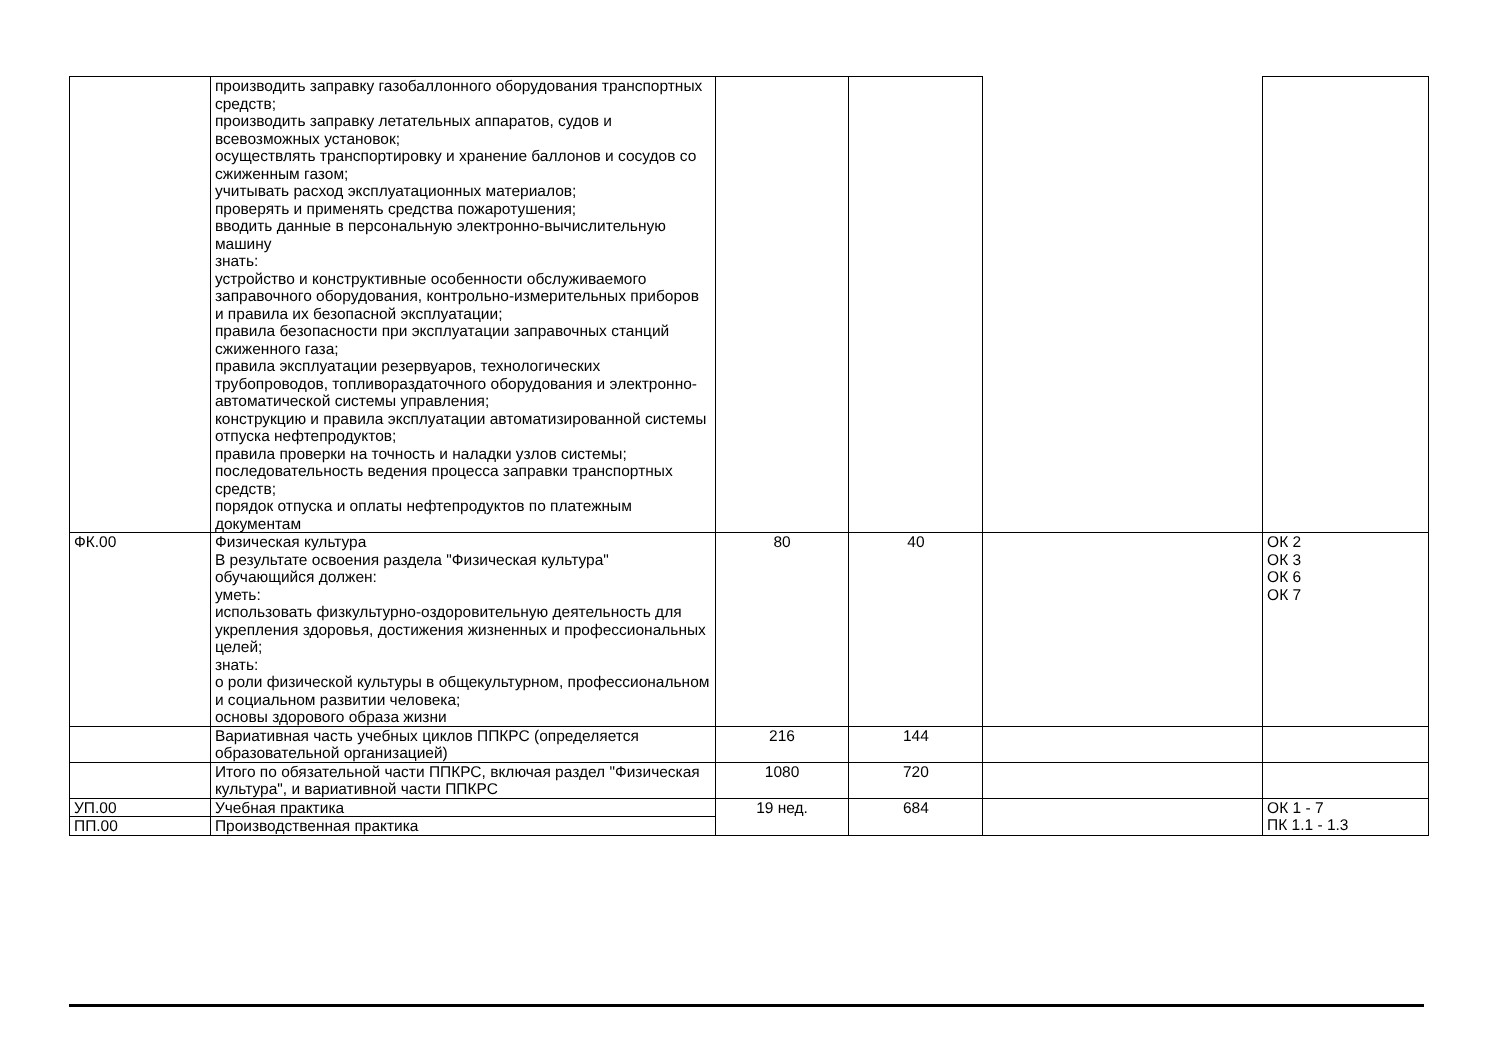| | производить заправку газобаллонного оборудования транспортных средств; производить заправку летательных аппаратов, судов и всевозможных установок; осуществлять транспортировку и хранение баллонов и сосудов со сжиженным газом; учитывать расход эксплуатационных материалов; проверять и применять средства пожаротушения; вводить данные в персональную электронно-вычислительную машину знать: устройство и конструктивные особенности обслуживаемого заправочного оборудования, контрольно-измерительных приборов и правила их безопасной эксплуатации; правила безопасности при эксплуатации заправочных станций сжиженного газа; правила эксплуатации резервуаров, технологических трубопроводов, топливораздаточного оборудования и электронно-автоматической системы управления; конструкцию и правила эксплуатации автоматизированной системы отпуска нефтепродуктов; правила проверки на точность и наладки узлов системы; последовательность ведения процесса заправки транспортных средств; порядок отпуска и оплаты нефтепродуктов по платежным документам | | | | |
| ФК.00 | Физическая культура В результате освоения раздела "Физическая культура" обучающийся должен: уметь: использовать физкультурно-оздоровительную деятельность для укрепления здоровья, достижения жизненных и профессиональных целей; знать: о роли физической культуры в общекультурном, профессиональном и социальном развитии человека; основы здорового образа жизни | 80 | 40 | | ОК 2 ОК 3 ОК 6 ОК 7 |
| | Вариативная часть учебных циклов ППКРС (определяется образовательной организацией) | 216 | 144 | | |
| | Итого по обязательной части ППКРС, включая раздел "Физическая культура", и вариативной части ППКРС | 1080 | 720 | | |
| УП.00 | Учебная практика | 19 нед. | 684 | | ОК 1 - 7 ПК 1.1 - 1.3 |
| ПП.00 | Производственная практика | | | | |